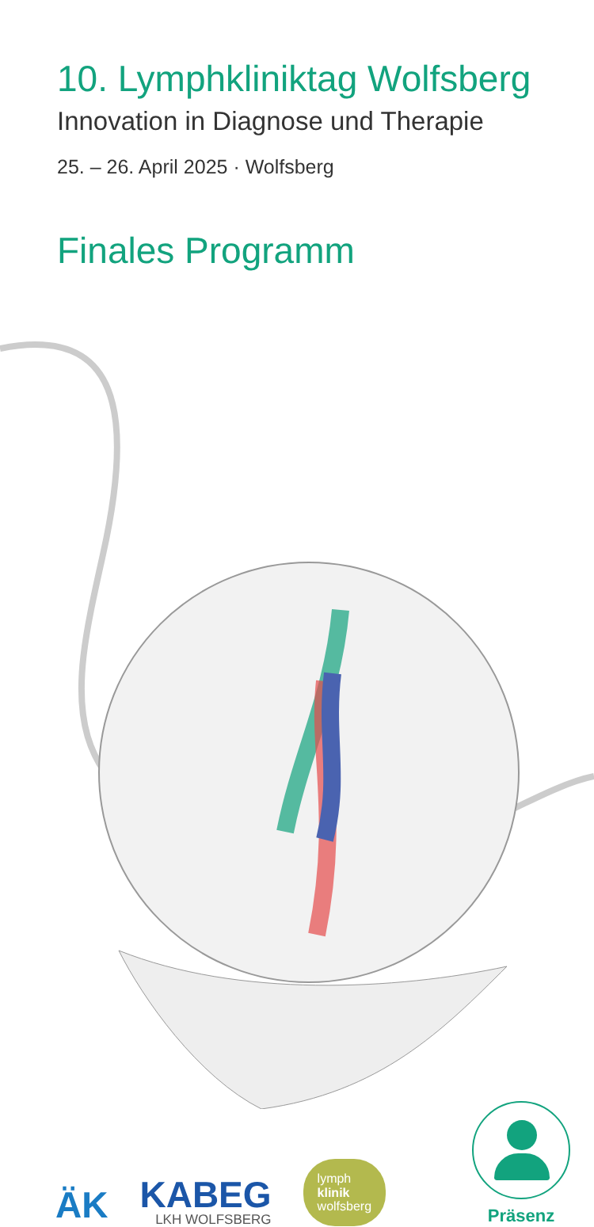10. Lymphkliniktag Wolfsberg
Innovation in Diagnose und Therapie
25. – 26. April 2025 · Wolfsberg
Finales Programm
ÄK
KABEG
LKH WOLFSBERG
lymph
klinik
wolfsberg
Präsenz